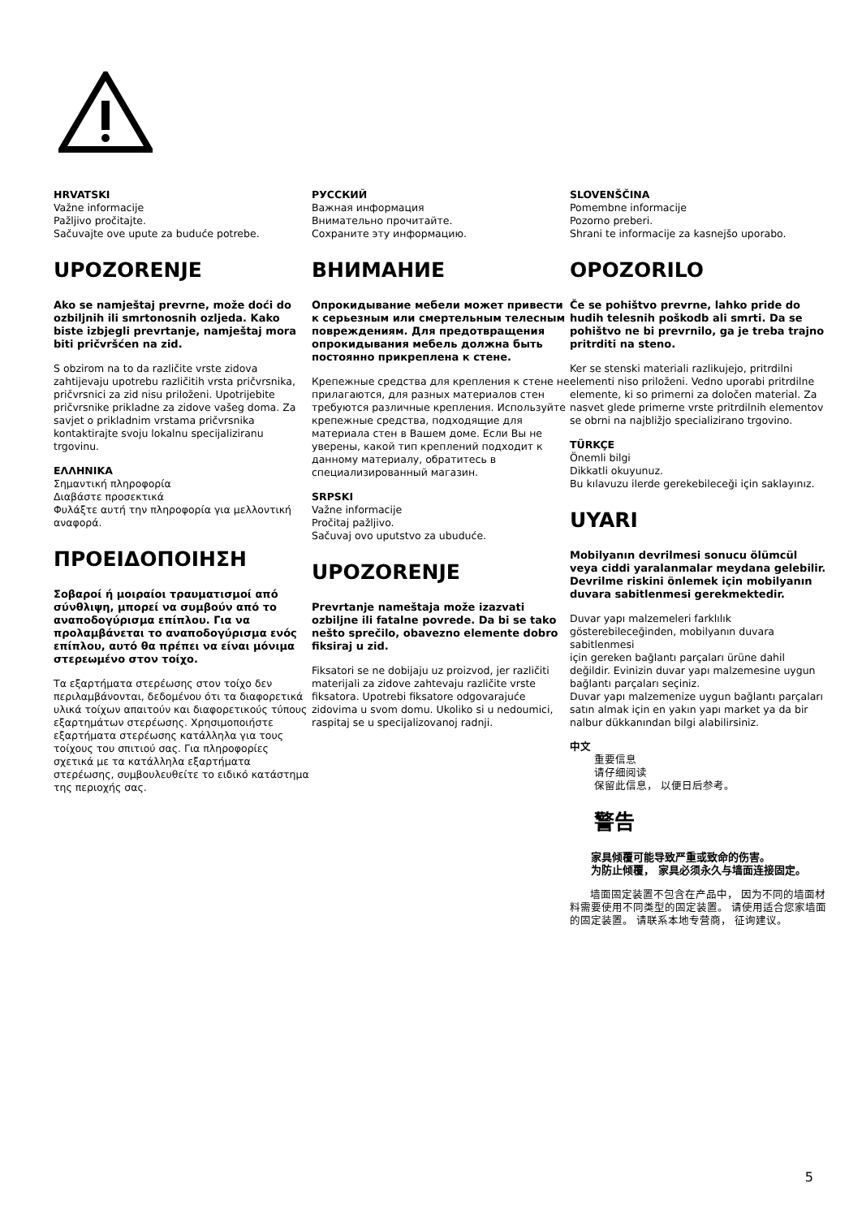HRVATSKI
Važne informacije
Pažljivo pročitajte.
Sačuvajte ove upute za buduće potrebe.
UPOZORENJE
Ako se namještaj prevrne, može doći do ozbiljnih ili smrtonosnih ozljeda. Kako biste izbjegli prevrtanje, namještaj mora biti pričvršćen na zid.
S obzirom na to da različite vrste zidova zahtijevaju upotrebu različitih vrsta pričvrsnika, pričvrsnici za zid nisu priloženi. Upotrijebite pričvrsnike prikladne za zidove vašeg doma. Za savjet o prikladnim vrstama pričvrsnika kontaktirajte svoju lokalnu specijaliziranu trgovinu.
ΕΛΛΗΝΙΚΑ
Σημαντική πληροφορία
Διαβάστε προσεκτικά
Φυλάξτε αυτή την πληροφορία για μελλοντική αναφορά.
ΠΡΟΕΙΔΟΠΟΙΗΣΗ
Σοβαροί ή μοιραίοι τραυματισμοί από σύνθλιψη, μπορεί να συμβούν από το αναποδογύρισμα επίπλου. Για να προλαμβάνεται το αναποδογύρισμα ενός επίπλου, αυτό θα πρέπει να είναι μόνιμα στερεωμένο στον τοίχο.
Τα εξαρτήματα στερέωσης στον τοίχο δεν περιλαμβάνονται, δεδομένου ότι τα διαφορετικά υλικά τοίχων απαιτούν και διαφορετικούς τύπους εξαρτημάτων στερέωσης. Χρησιμοποιήστε εξαρτήματα στερέωσης κατάλληλα για τους τοίχους του σπιτιού σας. Για πληροφορίες σχετικά με τα κατάλληλα εξαρτήματα στερέωσης, συμβουλευθείτε το ειδικό κατάστημα της περιοχής σας.
РУССКИЙ
Важная информация
Внимательно прочитайте.
Сохраните эту информацию.
ВНИМАНИЕ
Опрокидывание мебели может привести к серьезным или смертельным телесным повреждениям. Для предотвращения опрокидывания мебель должна быть постоянно прикреплена к стене.
Крепежные средства для крепления к стене не прилагаются, для разных материалов стен требуются различные крепления. Используйте крепежные средства, подходящие для материала стен в Вашем доме. Если Вы не уверены, какой тип креплений подходит к данному материалу, обратитесь в специализированный магазин.
SRPSKI
Važne informacije
Pročitaj pažljivo.
Sačuvaj ovo uputstvo za ubuduće.
UPOZORENJE
Prevrtanje nameštaja može izazvati ozbiljne ili fatalne povrede. Da bi se tako nešto sprečilo, obavezno elemente dobro fiksiraj u zid.
Fiksatori se ne dobijaju uz proizvod, jer različiti materijali za zidove zahtevaju različite vrste fiksatora. Upotrebi fiksatore odgovarajuće zidovima u svom domu. Ukoliko si u nedoumici, raspitaj se u specijalizovanoj radnji.
SLOVENŠČINA
Pomembne informacije
Pozorno preberi.
Shrani te informacije za kasnejšo uporabo.
OPOZORILO
Če se pohištvo prevrne, lahko pride do hudih telesnih poškodb ali smrti. Da se pohištvo ne bi prevrnilo, ga je treba trajno pritrditi na steno.
Ker se stenski materiali razlikujejo, pritrdilni elementi niso priloženi. Vedno uporabi pritrdilne elemente, ki so primerni za določen material. Za nasvet glede primerne vrste pritrdilnih elementov se obrni na najbližjo specializirano trgovino.
TÜRKÇE
Önemli bilgi
Dikkatli okuyunuz.
Bu kılavuzu ilerde gerekebileceği için saklayınız.
UYARI
Mobilyanın devrilmesi sonucu ölümcül veya ciddi yaralanmalar meydana gelebilir.
Devrilme riskini önlemek için mobilyanın duvara sabitlenmesi gerekmektedir.
Duvar yapı malzemeleri farklılık gösterebileceğinden, mobilyanın duvara sabitlenmesi
için gereken bağlantı parçaları ürüne dahil değildir. Evinizin duvar yapı malzemesine uygun bağlantı parçaları seçiniz.
Duvar yapı malzemenize uygun bağlantı parçaları satın almak için en yakın yapı market ya da bir nalbur dükkanından bilgi alabilirsiniz.
中文
重要信息
请仔细阅读
保留此信息， 以便日后参考。
警告
  家具倾覆可能导致严重或致命的伤害。
  为防止倾覆， 家具必须永久与墙面连接固定。
  墙面固定装置不包含在产品中， 因为不同的墙面材料需要使用不同类型的固定装置。 请使用适合您家墙面的固定装置。 请联系本地专营商， 征询建议。
5